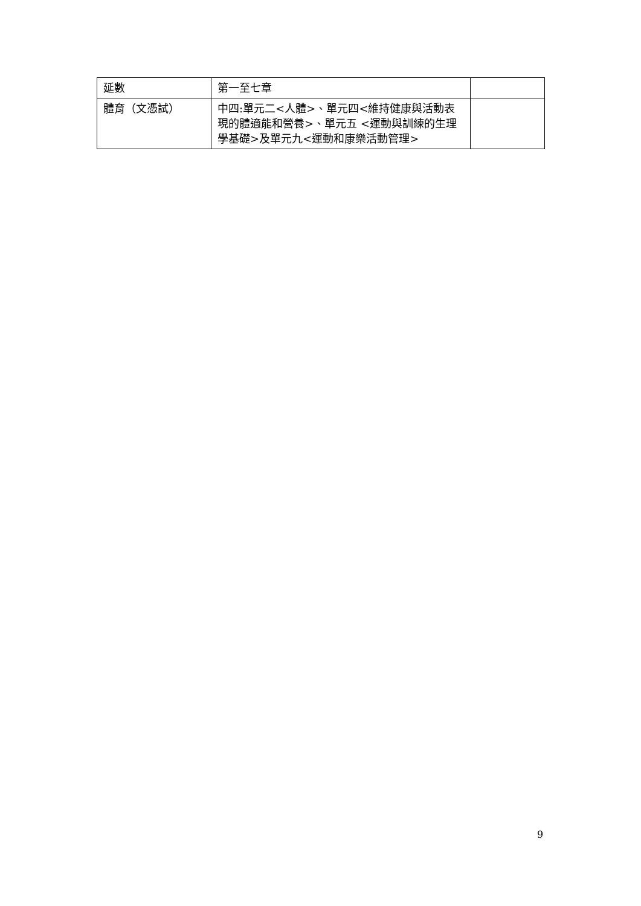| 延數 | 第一至七章 | |
| 體育（文憑試） | 中四:單元二<人體>、單元四<維持健康與活動表現的體適能和營養>、單元五 <運動與訓練的生理學基礎>及單元九<運動和康樂活動管理> | |
9